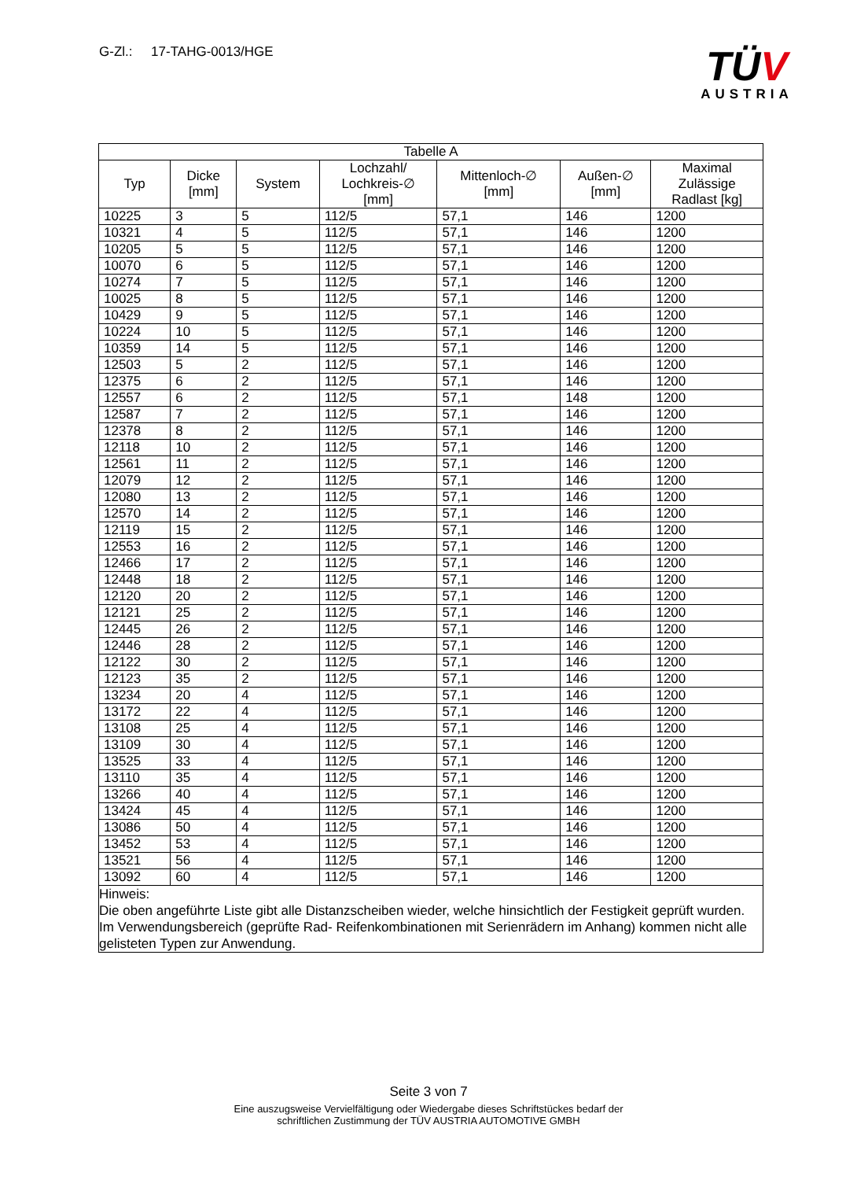G-Zl.: 17-TAHG-0013/HGE
TÜV
AUSTRIA
| Tabelle A | | | | | | |
| --- | --- | --- | --- | --- | --- | --- |
| Typ | Dicke [mm] | System | Lochzahl/ Lochkreis-∅ [mm] | Mittenloch-∅ [mm] | Außen-∅ [mm] | Maximal Zulässige Radlast [kg] |
| 10225 | 3 | 5 | 112/5 | 57,1 | 146 | 1200 |
| 10321 | 4 | 5 | 112/5 | 57,1 | 146 | 1200 |
| 10205 | 5 | 5 | 112/5 | 57,1 | 146 | 1200 |
| 10070 | 6 | 5 | 112/5 | 57,1 | 146 | 1200 |
| 10274 | 7 | 5 | 112/5 | 57,1 | 146 | 1200 |
| 10025 | 8 | 5 | 112/5 | 57,1 | 146 | 1200 |
| 10429 | 9 | 5 | 112/5 | 57,1 | 146 | 1200 |
| 10224 | 10 | 5 | 112/5 | 57,1 | 146 | 1200 |
| 10359 | 14 | 5 | 112/5 | 57,1 | 146 | 1200 |
| 12503 | 5 | 2 | 112/5 | 57,1 | 146 | 1200 |
| 12375 | 6 | 2 | 112/5 | 57,1 | 146 | 1200 |
| 12557 | 6 | 2 | 112/5 | 57,1 | 148 | 1200 |
| 12587 | 7 | 2 | 112/5 | 57,1 | 146 | 1200 |
| 12378 | 8 | 2 | 112/5 | 57,1 | 146 | 1200 |
| 12118 | 10 | 2 | 112/5 | 57,1 | 146 | 1200 |
| 12561 | 11 | 2 | 112/5 | 57,1 | 146 | 1200 |
| 12079 | 12 | 2 | 112/5 | 57,1 | 146 | 1200 |
| 12080 | 13 | 2 | 112/5 | 57,1 | 146 | 1200 |
| 12570 | 14 | 2 | 112/5 | 57,1 | 146 | 1200 |
| 12119 | 15 | 2 | 112/5 | 57,1 | 146 | 1200 |
| 12553 | 16 | 2 | 112/5 | 57,1 | 146 | 1200 |
| 12466 | 17 | 2 | 112/5 | 57,1 | 146 | 1200 |
| 12448 | 18 | 2 | 112/5 | 57,1 | 146 | 1200 |
| 12120 | 20 | 2 | 112/5 | 57,1 | 146 | 1200 |
| 12121 | 25 | 2 | 112/5 | 57,1 | 146 | 1200 |
| 12445 | 26 | 2 | 112/5 | 57,1 | 146 | 1200 |
| 12446 | 28 | 2 | 112/5 | 57,1 | 146 | 1200 |
| 12122 | 30 | 2 | 112/5 | 57,1 | 146 | 1200 |
| 12123 | 35 | 2 | 112/5 | 57,1 | 146 | 1200 |
| 13234 | 20 | 4 | 112/5 | 57,1 | 146 | 1200 |
| 13172 | 22 | 4 | 112/5 | 57,1 | 146 | 1200 |
| 13108 | 25 | 4 | 112/5 | 57,1 | 146 | 1200 |
| 13109 | 30 | 4 | 112/5 | 57,1 | 146 | 1200 |
| 13525 | 33 | 4 | 112/5 | 57,1 | 146 | 1200 |
| 13110 | 35 | 4 | 112/5 | 57,1 | 146 | 1200 |
| 13266 | 40 | 4 | 112/5 | 57,1 | 146 | 1200 |
| 13424 | 45 | 4 | 112/5 | 57,1 | 146 | 1200 |
| 13086 | 50 | 4 | 112/5 | 57,1 | 146 | 1200 |
| 13452 | 53 | 4 | 112/5 | 57,1 | 146 | 1200 |
| 13521 | 56 | 4 | 112/5 | 57,1 | 146 | 1200 |
| 13092 | 60 | 4 | 112/5 | 57,1 | 146 | 1200 |
| Hinweis: Die oben angeführte Liste gibt alle Distanzscheiben wieder, welche hinsichtlich der Festigkeit geprüft wurden. Im Verwendungsbereich (geprüfte Rad- Reifenkombinationen mit Serienrädern im Anhang) kommen nicht alle gelisteten Typen zur Anwendung. | | | | | | |
Seite 3 von 7
Eine auszugsweise Vervielfältigung oder Wiedergabe dieses Schriftstückes bedarf der
schriftlichen Zustimmung der TÜV AUSTRIA AUTOMOTIVE GMBH